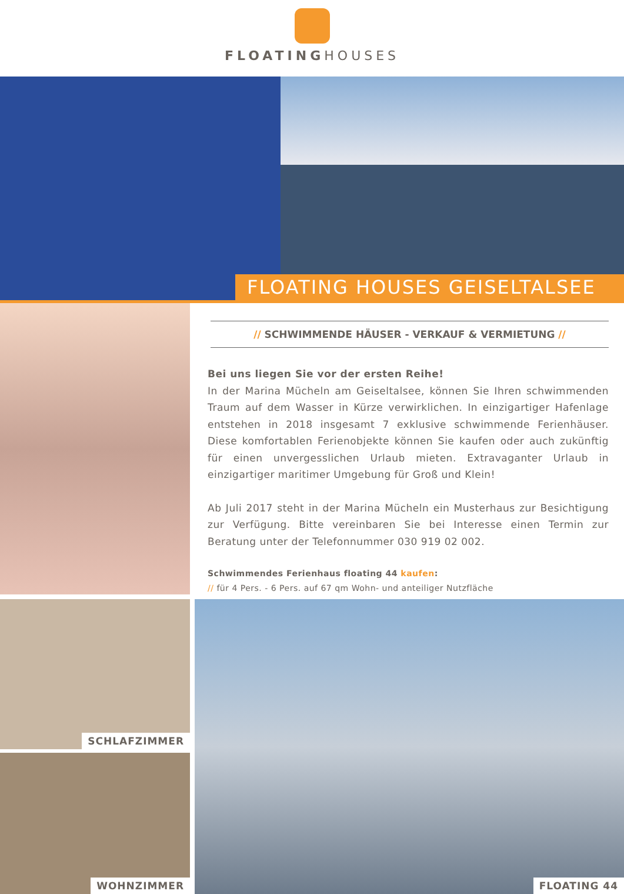FLOATINGHOUSES
FLOATING HOUSES GEISELTALSEE
// SCHWIMMENDE HÄUSER - VERKAUF & VERMIETUNG //
Bei uns liegen Sie vor der ersten Reihe!
In der Marina Mücheln am Geiseltalsee, können Sie Ihren schwimmenden Traum auf dem Wasser in Kürze verwirklichen. In einzigartiger Hafenlage entstehen in 2018 insgesamt 7 exklusive schwimmende Ferienhäuser. Diese komfortablen Ferienobjekte können Sie kaufen oder auch zukünftig für einen unvergesslichen Urlaub mieten. Extravaganter Urlaub in einzigartiger maritimer Umgebung für Groß und Klein!
Ab Juli 2017 steht in der Marina Mücheln ein Musterhaus zur Besichtigung zur Verfügung. Bitte vereinbaren Sie bei Interesse einen Termin zur Beratung unter der Telefonnummer 030 919 02 002.
Schwimmendes Ferienhaus floating 44 kaufen:
// für 4 Pers. - 6 Pers. auf 67 qm Wohn- und anteiliger Nutzfläche
SCHLAFZIMMER
WOHNZIMMER
FLOATING 44